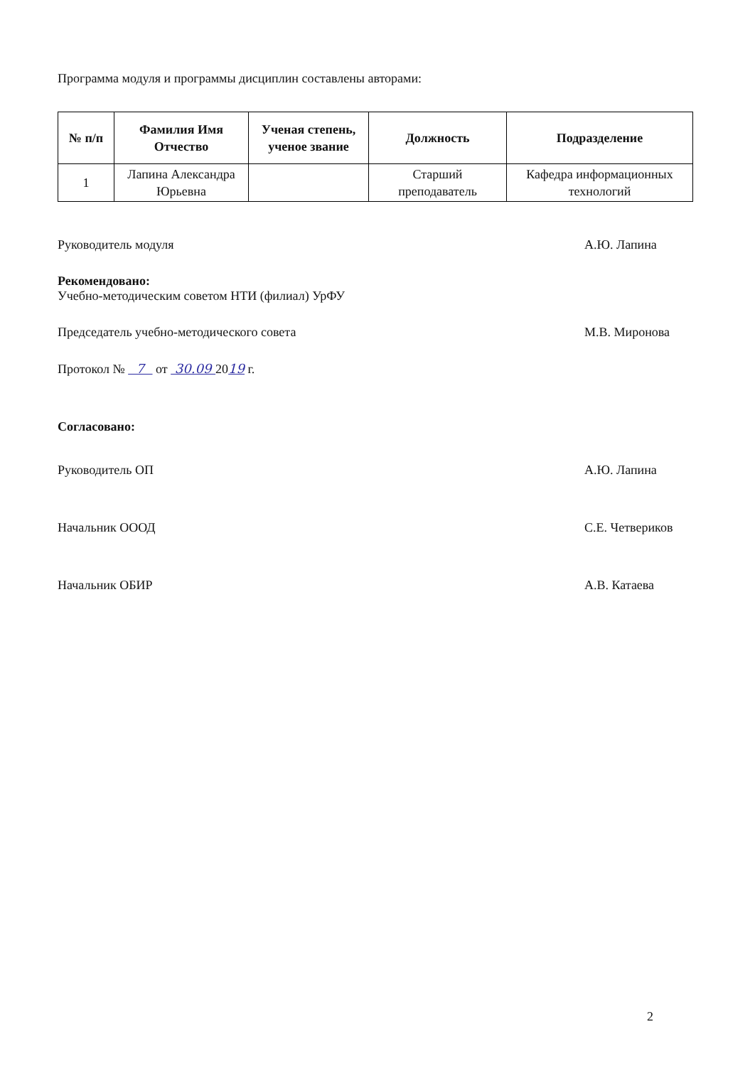Программа модуля и программы дисциплин составлены авторами:
| № п/п | Фамилия Имя Отчество | Ученая степень, ученое звание | Должность | Подразделение |
| --- | --- | --- | --- | --- |
| 1 | Лапина Александра Юрьевна | | Старший преподаватель | Кафедра информационных технологий |
Руководитель модуля А.Ю. Лапина
Рекомендовано:
Учебно-методическим советом НТИ (филиал) УрФУ
Председатель учебно-методического совета
М.В. Миронова
Протокол № 7 от 30.09 2019 г.
Согласовано:
Руководитель ОП А.Ю. Лапина
Начальник ОООД С.Е. Четвериков
Начальник ОБИР А.В. Катаева
2